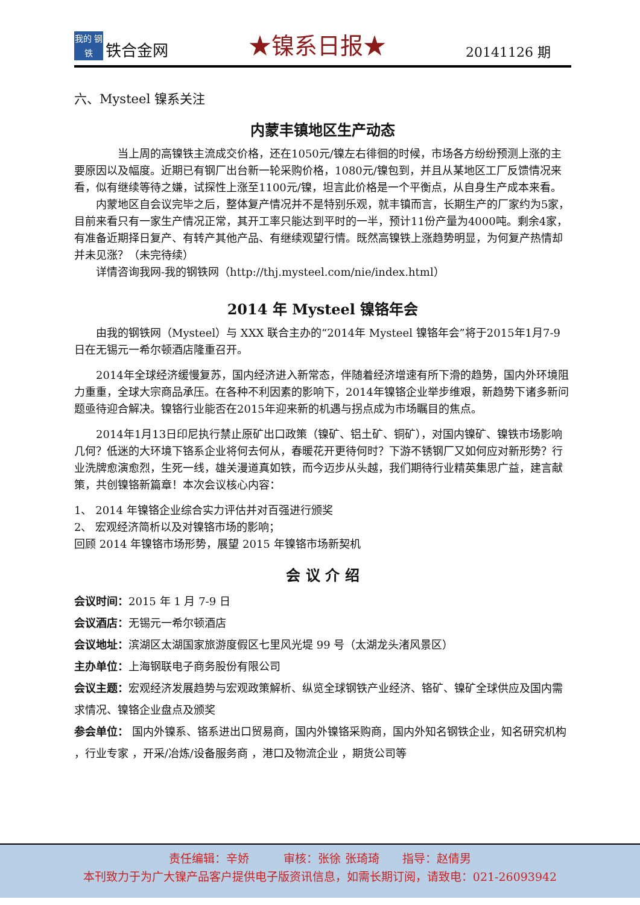我的 钢铁
铁合金网
★镍系日报★
20141126 期
六、Mysteel 镍系关注
内蒙丰镇地区生产动态
当上周的高镍铁主流成交价格，还在1050元/镍左右徘徊的时候，市场各方纷纷预测上涨的主要原因以及幅度。近期已有钢厂出台新一轮采购价格，1080元/镍包到，并且从某地区工厂反馈情况来看，似有继续等待之嫌，试探性上涨至1100元/镍，坦言此价格是一个平衡点，从自身生产成本来看。
内蒙地区自会议完毕之后，整体复产情况并不是特别乐观，就丰镇而言，长期生产的厂家约为5家，目前来看只有一家生产情况正常，其开工率只能达到平时的一半，预计11份产量为4000吨。剩余4家，有准备近期择日复产、有转产其他产品、有继续观望行情。既然高镍铁上涨趋势明显，为何复产热情却并未见涨？（未完待续）
详情咨询我网-我的钢铁网（http://thj.mysteel.com/nie/index.html）
2014 年 Mysteel 镍铬年会
由我的钢铁网（Mysteel）与 XXX 联合主办的“2014年 Mysteel 镍铬年会”将于2015年1月7-9日在无锡元一希尔顿酒店隆重召开。
2014年全球经济缓慢复苏，国内经济进入新常态，伴随着经济增速有所下滑的趋势，国内外环境阻力重重，全球大宗商品承压。在各种不利因素的影响下，2014年镍铬企业举步维艰，新趋势下诸多新问题亟待迎合解决。镍铬行业能否在2015年迎来新的机遇与拐点成为市场瞩目的焦点。
2014年1月13日印尼执行禁止原矿出口政策（镍矿、铝土矿、铜矿），对国内镍矿、镍铁市场影响几何？低迷的大环境下铬系企业将何去何从，春暖花开更待何时？下游不锈钢厂又如何应对新形势？行业洗牌愈演愈烈，生死一线，雄关漫道真如铁，而今迈步从头越，我们期待行业精英集思广益，建言献策，共创镍铬新篇章！本次会议核心内容：
1、 2014 年镍铬企业综合实力评估并对百强进行颁奖
2、 宏观经济简析以及对镍铬市场的影响；
回顾 2014 年镍铬市场形势，展望 2015 年镍铬市场新契机
会 议 介 绍
会议时间：2015 年 1 月 7-9 日
会议酒店：无锡元一希尔顿酒店
会议地址：滨湖区太湖国家旅游度假区七里风光堤 99 号（太湖龙头渚风景区）
主办单位：上海钢联电子商务股份有限公司
会议主题：宏观经济发展趋势与宏观政策解析、纵览全球钢铁产业经济、铬矿、镍矿全球供应及国内需求情况、镍铬企业盘点及颁奖
参会单位： 国内外镍系、铬系进出口贸易商，国内外镍铬采购商，国内外知名钢铁企业，知名研究机构 ，行业专家 ，开采/冶炼/设备服务商 ，港口及物流企业 ，期货公司等
责任编辑：辛娇　　　审核：张徐 张琦琦　　指导：赵倩男
本刊致力于为广大镍产品客户提供电子版资讯信息，如需长期订阅，请致电：021-26093942